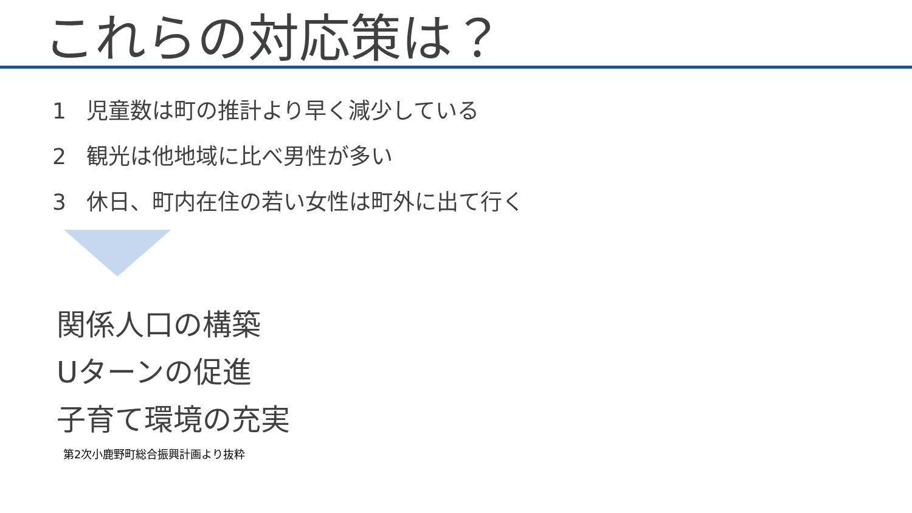これらの対応策は？
1 児童数は町の推計より早く減少している
2 観光は他地域に比べ男性が多い
3 休日、町内在住の若い女性は町外に出て行く
関係人口の構築
Uターンの促進
子育て環境の充実
第2次小鹿野町総合振興計画より抜粋